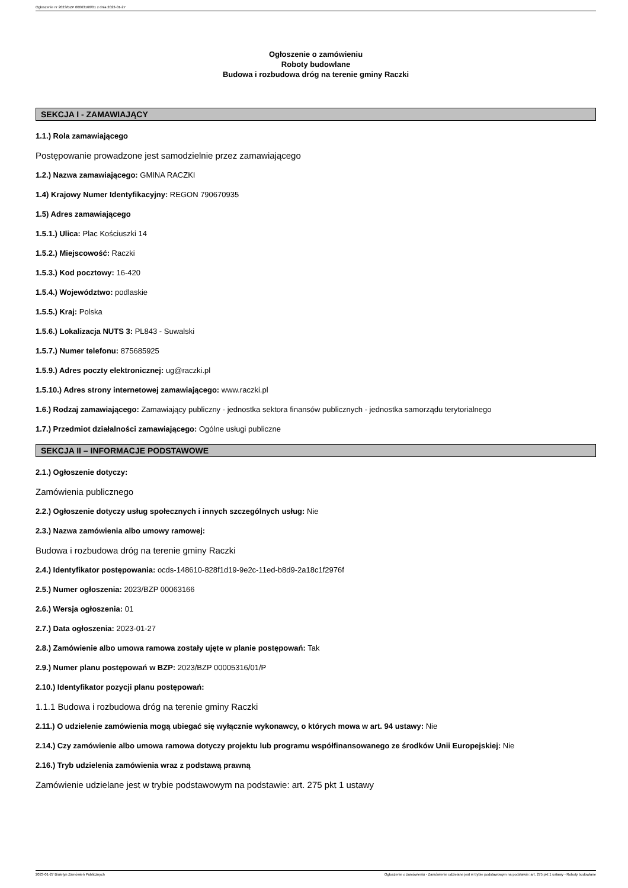Ogłoszenie nr 2023/BZP 00063166/01 z dnia 2023-01-27
Ogłoszenie o zamówieniu
Roboty budowlane
Budowa i rozbudowa dróg na terenie gminy Raczki
SEKCJA I - ZAMAWIAJĄCY
1.1.) Rola zamawiającego
Postępowanie prowadzone jest samodzielnie przez zamawiającego
1.2.) Nazwa zamawiającego: GMINA RACZKI
1.4) Krajowy Numer Identyfikacyjny: REGON 790670935
1.5) Adres zamawiającego
1.5.1.) Ulica: Plac Kościuszki 14
1.5.2.) Miejscowość: Raczki
1.5.3.) Kod pocztowy: 16-420
1.5.4.) Województwo: podlaskie
1.5.5.) Kraj: Polska
1.5.6.) Lokalizacja NUTS 3: PL843 - Suwalski
1.5.7.) Numer telefonu: 875685925
1.5.9.) Adres poczty elektronicznej: ug@raczki.pl
1.5.10.) Adres strony internetowej zamawiającego: www.raczki.pl
1.6.) Rodzaj zamawiającego: Zamawiający publiczny - jednostka sektora finansów publicznych - jednostka samorządu terytorialnego
1.7.) Przedmiot działalności zamawiającego: Ogólne usługi publiczne
SEKCJA II – INFORMACJE PODSTAWOWE
2.1.) Ogłoszenie dotyczy:
Zamówienia publicznego
2.2.) Ogłoszenie dotyczy usług społecznych i innych szczególnych usług: Nie
2.3.) Nazwa zamówienia albo umowy ramowej:
Budowa i rozbudowa dróg na terenie gminy Raczki
2.4.) Identyfikator postępowania: ocds-148610-828f1d19-9e2c-11ed-b8d9-2a18c1f2976f
2.5.) Numer ogłoszenia: 2023/BZP 00063166
2.6.) Wersja ogłoszenia: 01
2.7.) Data ogłoszenia: 2023-01-27
2.8.) Zamówienie albo umowa ramowa zostały ujęte w planie postępowań: Tak
2.9.) Numer planu postępowań w BZP: 2023/BZP 00005316/01/P
2.10.) Identyfikator pozycji planu postępowań:
1.1.1 Budowa i rozbudowa dróg na terenie gminy Raczki
2.11.) O udzielenie zamówienia mogą ubiegać się wyłącznie wykonawcy, o których mowa w art. 94 ustawy: Nie
2.14.) Czy zamówienie albo umowa ramowa dotyczy projektu lub programu współfinansowanego ze środków Unii Europejskiej: Nie
2.16.) Tryb udzielenia zamówienia wraz z podstawą prawną
Zamówienie udzielane jest w trybie podstawowym na podstawie: art. 275 pkt 1 ustawy
2023-01-27 Biuletyn Zamówień Publicznych Ogłoszenie o zamówieniu - Zamówienie udzielane jest w trybie podstawowym na podstawie: art. 275 pkt 1 ustawy - Roboty budowlane